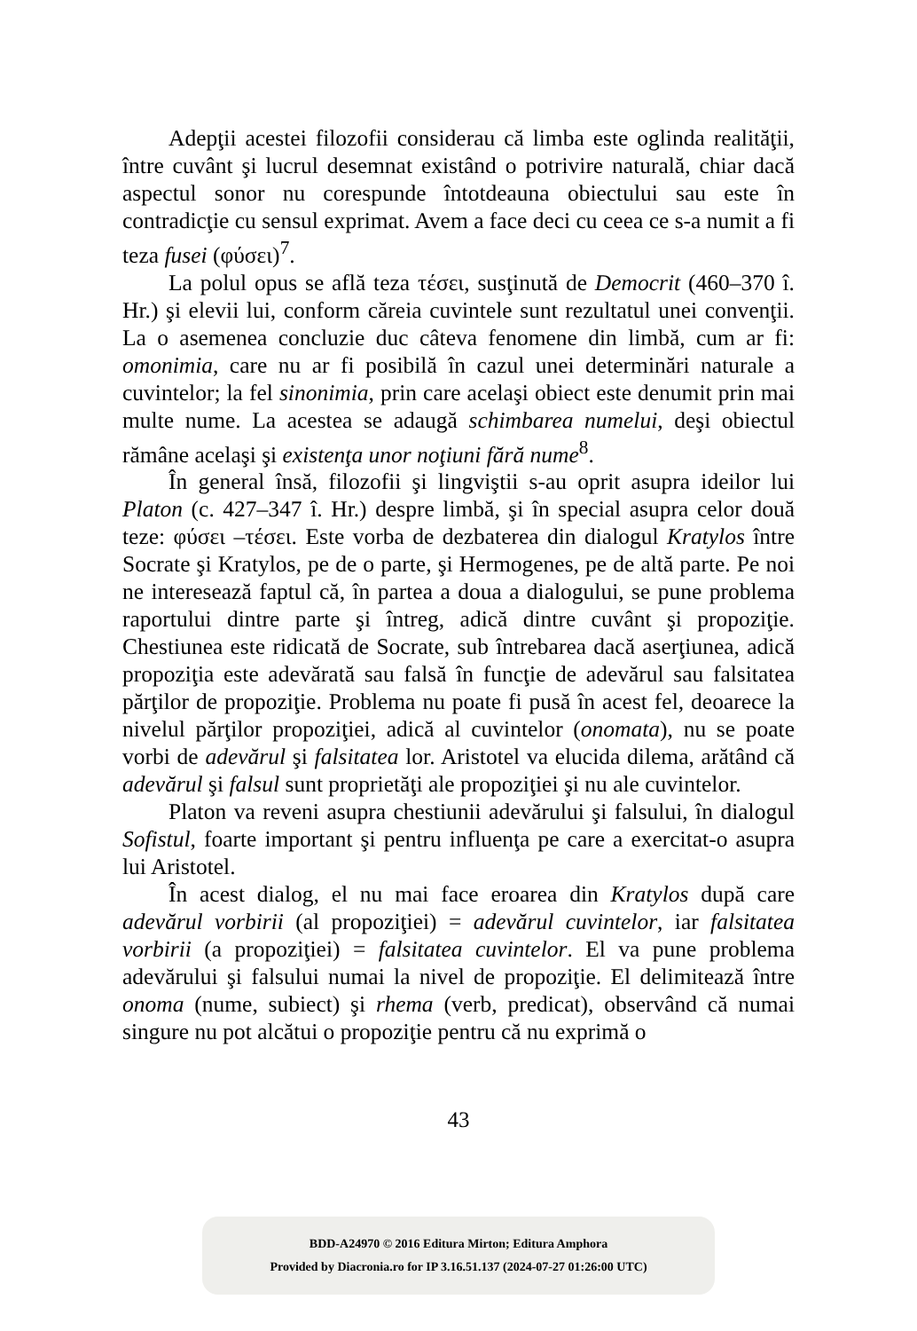Adepţii acestei filozofii considerau că limba este oglinda realităţii, între cuvânt şi lucrul desemnat existând o potrivire naturală, chiar dacă aspectul sonor nu corespunde întotdeauna obiectului sau este în contradicţie cu sensul exprimat. Avem a face deci cu ceea ce s-a numit a fi teza fusei (φύσει)<sup>7</sup>.
La polul opus se află teza τέσει, susţinută de Democrit (460–370 î. Hr.) şi elevii lui, conform căreia cuvintele sunt rezultatul unei convenţii. La o asemenea concluzie duc câteva fenomene din limbă, cum ar fi: omonimia, care nu ar fi posibilă în cazul unei determinări naturale a cuvintelor; la fel sinonimia, prin care acelaşi obiect este denumit prin mai multe nume. La acestea se adaugă schimbarea numelui, deşi obiectul rămâne acelaşi şi existenţa unor noţiuni fără nume<sup>8</sup>.
În general însă, filozofii şi lingviştii s-au oprit asupra ideilor lui Platon (c. 427–347 î. Hr.) despre limbă, şi în special asupra celor două teze: φύσει –τέσει. Este vorba de dezbaterea din dialogul Kratylos între Socrate şi Kratylos, pe de o parte, şi Hermogenes, pe de altă parte. Pe noi ne interesează faptul că, în partea a doua a dialogului, se pune problema raportului dintre parte şi întreg, adică dintre cuvânt şi propoziţie. Chestiunea este ridicată de Socrate, sub întrebarea dacă aserţiunea, adică propoziţia este adevărată sau falsă în funcţie de adevărul sau falsitatea părţilor de propoziţie. Problema nu poate fi pusă în acest fel, deoarece la nivelul părţilor propoziţiei, adică al cuvintelor (onomata), nu se poate vorbi de adevărul şi falsitatea lor. Aristotel va elucida dilema, arătând că adevărul şi falsul sunt proprietăţi ale propoziţiei şi nu ale cuvintelor.
Platon va reveni asupra chestiunii adevărului şi falsului, în dialogul Sofistul, foarte important şi pentru influenţa pe care a exercitat-o asupra lui Aristotel.
În acest dialog, el nu mai face eroarea din Kratylos după care adevărul vorbirii (al propoziţiei) = adevărul cuvintelor, iar falsitatea vorbirii (a propoziţiei) = falsitatea cuvintelor. El va pune problema adevărului şi falsului numai la nivel de propoziţie. El delimitează între onoma (nume, subiect) şi rhema (verb, predicat), observând că numai singure nu pot alcătui o propoziţie pentru că nu exprimă o
43
BDD-A24970 © 2016 Editura Mirton; Editura Amphora
Provided by Diacronia.ro for IP 3.16.51.137 (2024-07-27 01:26:00 UTC)